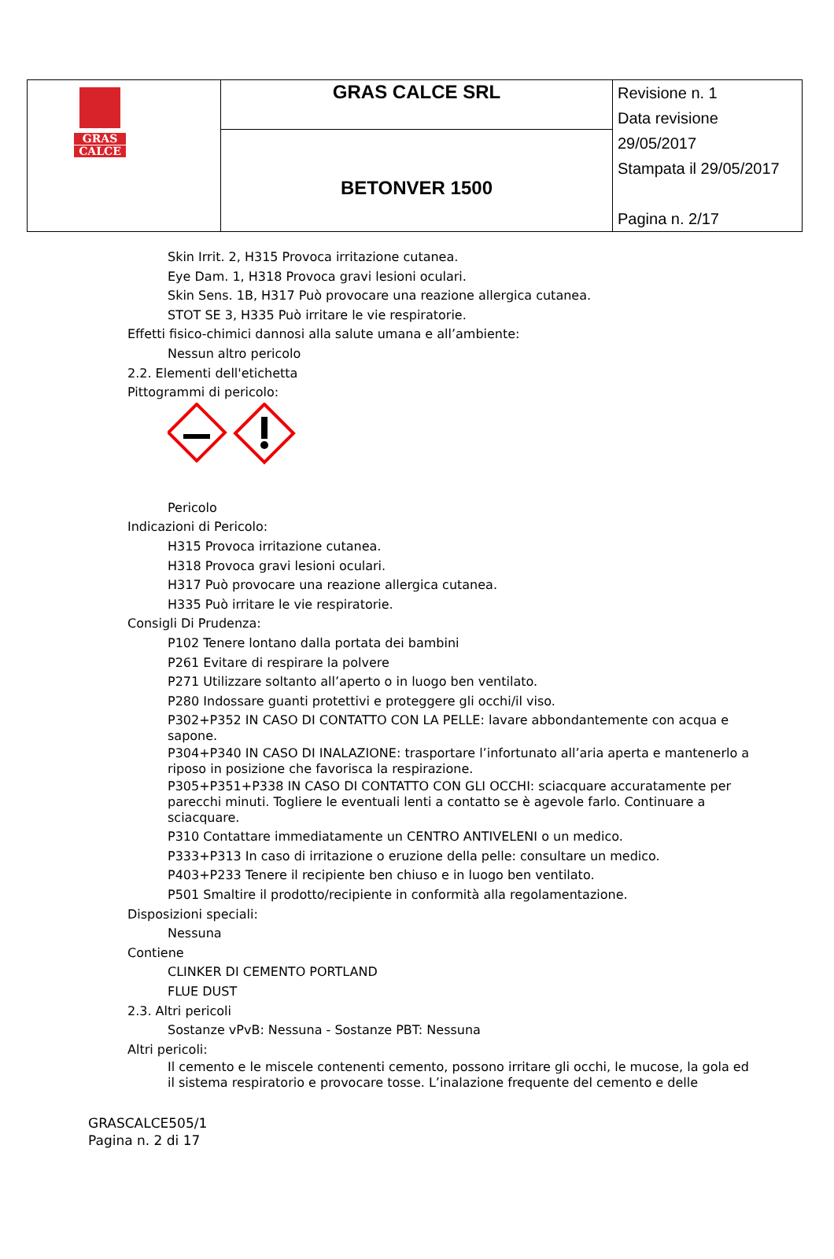| GRAS CALCE | GRAS CALCE SRL | Revisione n. 1 Data revisione 29/05/2017 Stampata il 29/05/2017 Pagina n. 2/17 |
| | BETONVER 1500 | |
Skin Irrit. 2, H315 Provoca irritazione cutanea.
Eye Dam. 1, H318 Provoca gravi lesioni oculari.
Skin Sens. 1B, H317 Può provocare una reazione allergica cutanea.
STOT SE 3, H335 Può irritare le vie respiratorie.
Effetti fisico-chimici dannosi alla salute umana e all’ambiente:
Nessun altro pericolo
2.2. Elementi dell'etichetta
Pittogrammi di pericolo:
Pericolo
Indicazioni di Pericolo:
H315 Provoca irritazione cutanea.
H318 Provoca gravi lesioni oculari.
H317 Può provocare una reazione allergica cutanea.
H335 Può irritare le vie respiratorie.
Consigli Di Prudenza:
P102 Tenere lontano dalla portata dei bambini
P261 Evitare di respirare la polvere
P271 Utilizzare soltanto all’aperto o in luogo ben ventilato.
P280 Indossare guanti protettivi e proteggere gli occhi/il viso.
P302+P352 IN CASO DI CONTATTO CON LA PELLE: lavare abbondantemente con acqua e sapone.
P304+P340 IN CASO DI INALAZIONE: trasportare l’infortunato all’aria aperta e mantenerlo a riposo in posizione che favorisca la respirazione.
P305+P351+P338 IN CASO DI CONTATTO CON GLI OCCHI: sciacquare accuratamente per parecchi minuti. Togliere le eventuali lenti a contatto se è agevole farlo. Continuare a sciacquare.
P310 Contattare immediatamente un CENTRO ANTIVELENI o un medico.
P333+P313 In caso di irritazione o eruzione della pelle: consultare un medico.
P403+P233 Tenere il recipiente ben chiuso e in luogo ben ventilato.
P501 Smaltire il prodotto/recipiente in conformità alla regolamentazione.
Disposizioni speciali:
Nessuna
Contiene
CLINKER DI CEMENTO PORTLAND
FLUE DUST
2.3. Altri pericoli
Sostanze vPvB: Nessuna - Sostanze PBT: Nessuna
Altri pericoli:
Il cemento e le miscele contenenti cemento, possono irritare gli occhi, le mucose, la gola ed il sistema respiratorio e provocare tosse. L’inalazione frequente del cemento e delle
GRASCALCE505/1
Pagina n. 2 di 17